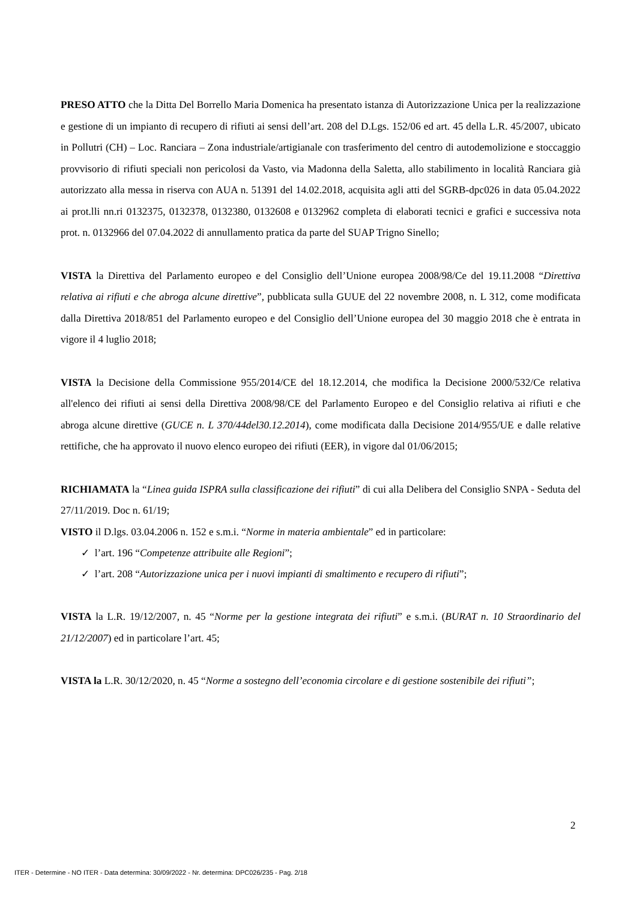PRESO ATTO che la Ditta Del Borrello Maria Domenica ha presentato istanza di Autorizzazione Unica per la realizzazione e gestione di un impianto di recupero di rifiuti ai sensi dell’art. 208 del D.Lgs. 152/06 ed art. 45 della L.R. 45/2007, ubicato in Pollutri (CH) – Loc. Ranciara – Zona industriale/artigianale con trasferimento del centro di autodemolizione e stoccaggio provvisorio di rifiuti speciali non pericolosi da Vasto, via Madonna della Saletta, allo stabilimento in località Ranciara già autorizzato alla messa in riserva con AUA n. 51391 del 14.02.2018, acquisita agli atti del SGRB-dpc026 in data 05.04.2022 ai prot.lli nn.ri 0132375, 0132378, 0132380, 0132608 e 0132962 completa di elaborati tecnici e grafici e successiva nota prot. n. 0132966 del 07.04.2022 di annullamento pratica da parte del SUAP Trigno Sinello;
VISTA la Direttiva del Parlamento europeo e del Consiglio dell’Unione europea 2008/98/Ce del 19.11.2008 “Direttiva relativa ai rifiuti e che abroga alcune direttive”, pubblicata sulla GUUE del 22 novembre 2008, n. L 312, come modificata dalla Direttiva 2018/851 del Parlamento europeo e del Consiglio dell’Unione europea del 30 maggio 2018 che è entrata in vigore il 4 luglio 2018;
VISTA la Decisione della Commissione 955/2014/CE del 18.12.2014, che modifica la Decisione 2000/532/Ce relativa all'elenco dei rifiuti ai sensi della Direttiva 2008/98/CE del Parlamento Europeo e del Consiglio relativa ai rifiuti e che abroga alcune direttive (GUCE n. L 370/44del30.12.2014), come modificata dalla Decisione 2014/955/UE e dalle relative rettifiche, che ha approvato il nuovo elenco europeo dei rifiuti (EER), in vigore dal 01/06/2015;
RICHIAMATA la “Linea guida ISPRA sulla classificazione dei rifiuti” di cui alla Delibera del Consiglio SNPA - Seduta del 27/11/2019. Doc n. 61/19;
VISTO il D.lgs. 03.04.2006 n. 152 e s.m.i. “Norme in materia ambientale” ed in particolare:
✓ l’art. 196 “Competenze attribuite alle Regioni”;
✓ l’art. 208 “Autorizzazione unica per i nuovi impianti di smaltimento e recupero di rifiuti”;
VISTA la L.R. 19/12/2007, n. 45 “Norme per la gestione integrata dei rifiuti” e s.m.i. (BURAT n. 10 Straordinario del 21/12/2007) ed in particolare l’art. 45;
VISTA la L.R. 30/12/2020, n. 45 “Norme a sostegno dell’economia circolare e di gestione sostenibile dei rifiuti”;
2
ITER - Determine - NO ITER - Data determina: 30/09/2022 - Nr. determina: DPC026/235 - Pag. 2/18